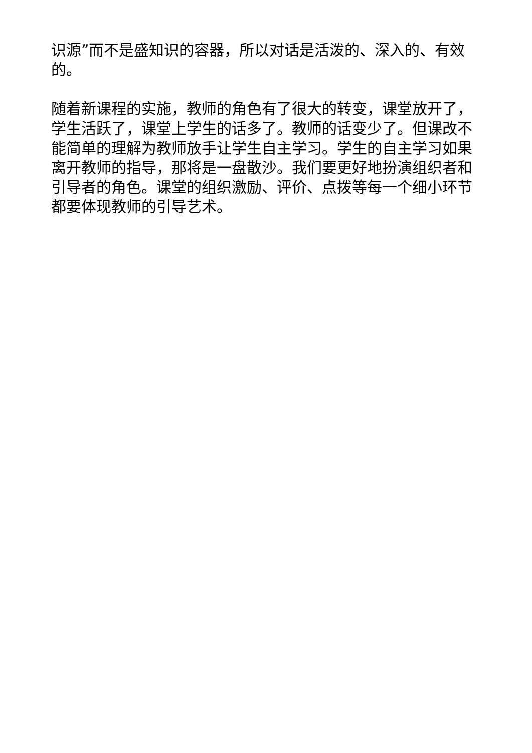识源”而不是盛知识的容器，所以对话是活泼的、深入的、有效的。
随着新课程的实施，教师的角色有了很大的转变，课堂放开了，学生活跃了，课堂上学生的话多了。教师的话变少了。但课改不能简单的理解为教师放手让学生自主学习。学生的自主学习如果离开教师的指导，那将是一盘散沙。我们要更好地扮演组织者和引导者的角色。课堂的组织激励、评价、点拨等每一个细小环节都要体现教师的引导艺术。